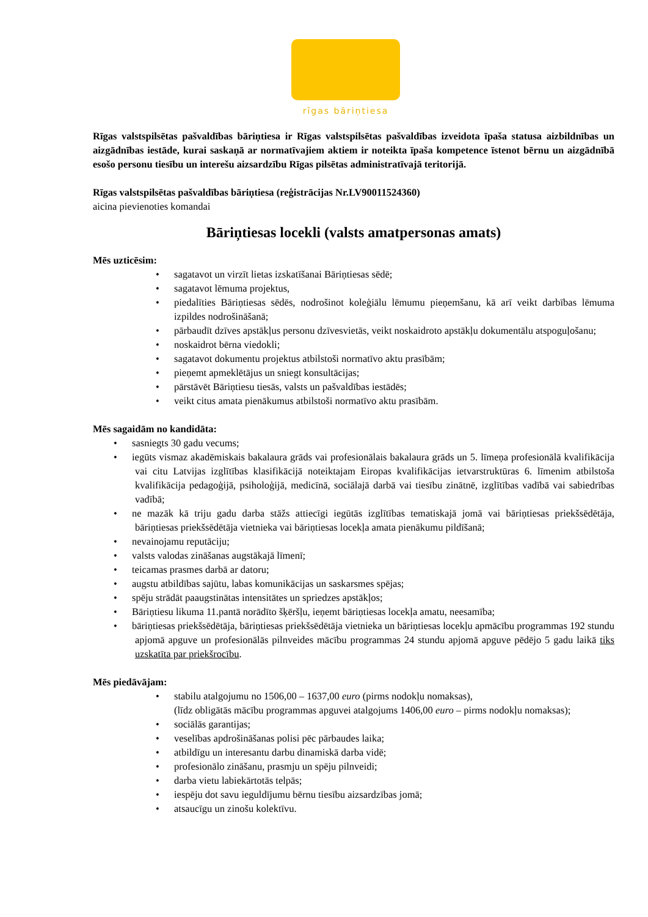rīgas bāriņtiesa
Rīgas valstspilsētas pašvaldības bāriņtiesa ir Rīgas valstspilsētas pašvaldības izveidota īpaša statusa aizbildnības un aizgādnības iestāde, kurai saskaņā ar normatīvajiem aktiem ir noteikta īpaša kompetence īstenot bērnu un aizgādnībā esošo personu tiesību un interešu aizsardzību Rīgas pilsētas administratīvajā teritorijā.
Rīgas valstspilsētas pašvaldības bāriņtiesa (reģistrācijas Nr.LV90011524360)
aicina pievienoties komandai
Bāriņtiesas locekli (valsts amatpersonas amats)
Mēs uzticēsim:
• sagatavot un virzīt lietas izskatīšanai Bāriņtiesas sēdē;
• sagatavot lēmuma projektus,
• piedalīties Bāriņtiesas sēdēs, nodrošinot koleģiālu lēmumu pieņemšanu, kā arī veikt darbības lēmuma izpildes nodrošināšanā;
• pārbaudīt dzīves apstākļus personu dzīvesvietās, veikt noskaidroto apstākļu dokumentālu atspoguļošanu;
• noskaidrot bērna viedokli;
• sagatavot dokumentu projektus atbilstoši normatīvo aktu prasībām;
• pieņemt apmeklētājus un sniegt konsultācijas;
• pārstāvēt Bāriņtiesu tiesās, valsts un pašvaldības iestādēs;
• veikt citus amata pienākumus atbilstoši normatīvo aktu prasībām.
Mēs sagaidām no kandidāta:
• sasniegts 30 gadu vecums;
• iegūts vismaz akadēmiskais bakalaura grāds vai profesionālais bakalaura grāds un 5. līmeņa profesionālā kvalifikācija vai citu Latvijas izglītības klasifikācijā noteiktajam Eiropas kvalifikācijas ietvarstruktūras 6. līmenim atbilstoša kvalifikācija pedagoģijā, psiholoģijā, medicīnā, sociālajā darbā vai tiesību zinātnē, izglītības vadībā vai sabiedrības vadībā;
• ne mazāk kā triju gadu darba stāžs attiecīgi iegūtās izglītības tematiskajā jomā vai bāriņtiesas priekšsēdētāja, bāriņtiesas priekšsēdētāja vietnieka vai bāriņtiesas locekļa amata pienākumu pildīšanā;
• nevainojamu reputāciju;
• valsts valodas zināšanas augstākajā līmenī;
• teicamas prasmes darbā ar datoru;
• augstu atbildības sajūtu, labas komunikācijas un saskarsmes spējas;
• spēju strādāt paaugstinātas intensitātes un spriedzes apstākļos;
• Bāriņtiesu likuma 11.pantā norādīto šķēršļu, ieņemt bāriņtiesas locekļa amatu, neesamība;
• bāriņtiesas priekšsēdētāja, bāriņtiesas priekšsēdētāja vietnieka un bāriņtiesas locekļu apmācību programmas 192 stundu apjomā apguve un profesionālās pilnveides mācību programmas 24 stundu apjomā apguve pēdējo 5 gadu laikā tiks uzskatīta par priekšrocību.
Mēs piedāvājam:
• stabilu atalgojumu no 1506,00 – 1637,00 euro (pirms nodokļu nomaksas),
(līdz obligātās mācību programmas apguvei atalgojums 1406,00 euro – pirms nodokļu nomaksas);
• sociālās garantijas;
• veselības apdrošināšanas polisi pēc pārbaudes laika;
• atbildīgu un interesantu darbu dinamiskā darba vidē;
• profesionālo zināšanu, prasmju un spēju pilnveidi;
• darba vietu labiekārtotās telpās;
• iespēju dot savu ieguldījumu bērnu tiesību aizsardzības jomā;
• atsaucīgu un zinošu kolektīvu.